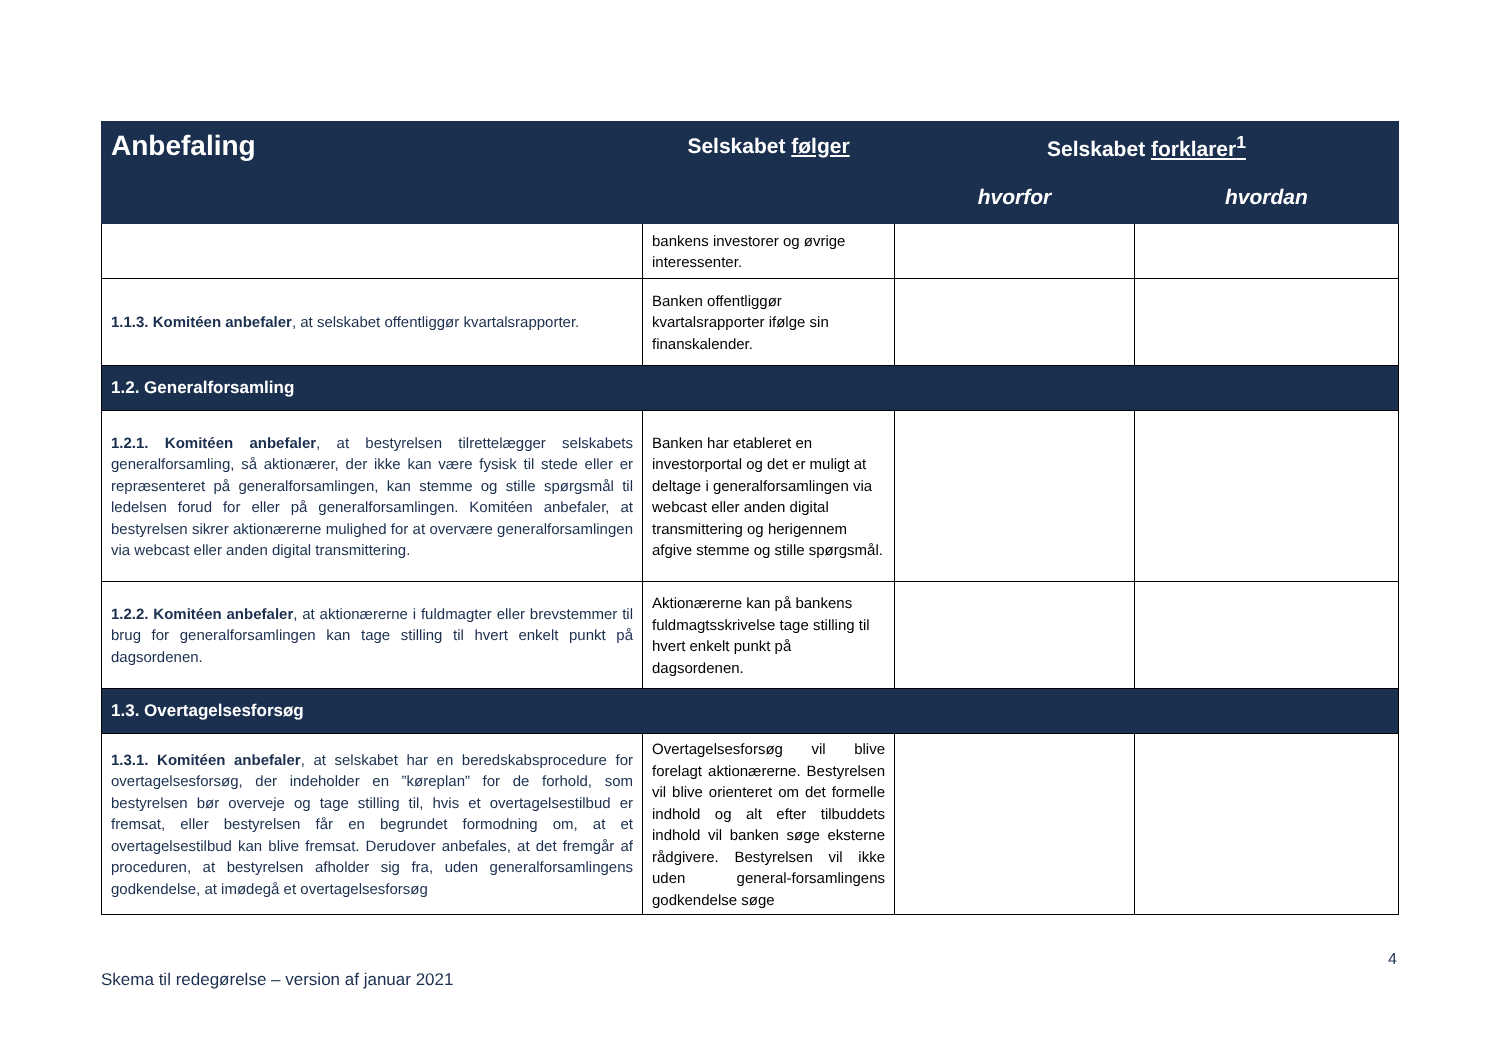| Anbefaling | Selskabet følger | Selskabet forklarer<sup>1</sup> | |
| --- | --- | --- | --- |
| | | hvorfor | hvordan |
| | bankens investorer og øvrige interessenter. | | |
| 1.1.3. Komitéen anbefaler , at selskabet offentliggør kvartalsrapporter. | Banken offentliggør kvartalsrapporter ifølge sin finanskalender. | | |
| 1.2. Generalforsamling | | | |
| 1.2.1. Komitéen anbefaler , at bestyrelsen tilrettelægger selskabets generalforsamling, så aktionærer, der ikke kan være fysisk til stede eller er repræsenteret på generalforsamlingen, kan stemme og stille spørgsmål til ledelsen forud for eller på generalforsamlingen. Komitéen anbefaler, at bestyrelsen sikrer aktionærerne mulighed for at overvære generalforsamlingen via webcast eller anden digital transmittering. | Banken har etableret en investorportal og det er muligt at deltage i generalforsamlingen via webcast eller anden digital transmittering og herigennem afgive stemme og stille spørgsmål. | | |
| 1.2.2. Komitéen anbefaler , at aktionærerne i fuldmagter eller brevstemmer til brug for generalforsamlingen kan tage stilling til hvert enkelt punkt på dagsordenen. | Aktionærerne kan på bankens fuldmagtsskrivelse tage stilling til hvert enkelt punkt på dagsordenen. | | |
| 1.3. Overtagelsesforsøg | | | |
| 1.3.1. Komitéen anbefaler , at selskabet har en beredskabsprocedure for overtagelsesforsøg, der indeholder en ”køreplan” for de forhold, som bestyrelsen bør overveje og tage stilling til, hvis et overtagelsestilbud er fremsat, eller bestyrelsen får en begrundet formodning om, at et overtagelsestilbud kan blive fremsat. Derudover anbefales, at det fremgår af proceduren, at bestyrelsen afholder sig fra, uden generalforsamlingens godkendelse, at imødegå et overtagelsesforsøg | Overtagelsesforsøg vil blive forelagt aktionærerne. Bestyrelsen vil blive orienteret om det formelle indhold og alt efter tilbuddets indhold vil banken søge eksterne rådgivere. Bestyrelsen vil ikke uden general-forsamlingens godkendelse søge | | |
4
Skema til redegørelse – version af januar 2021